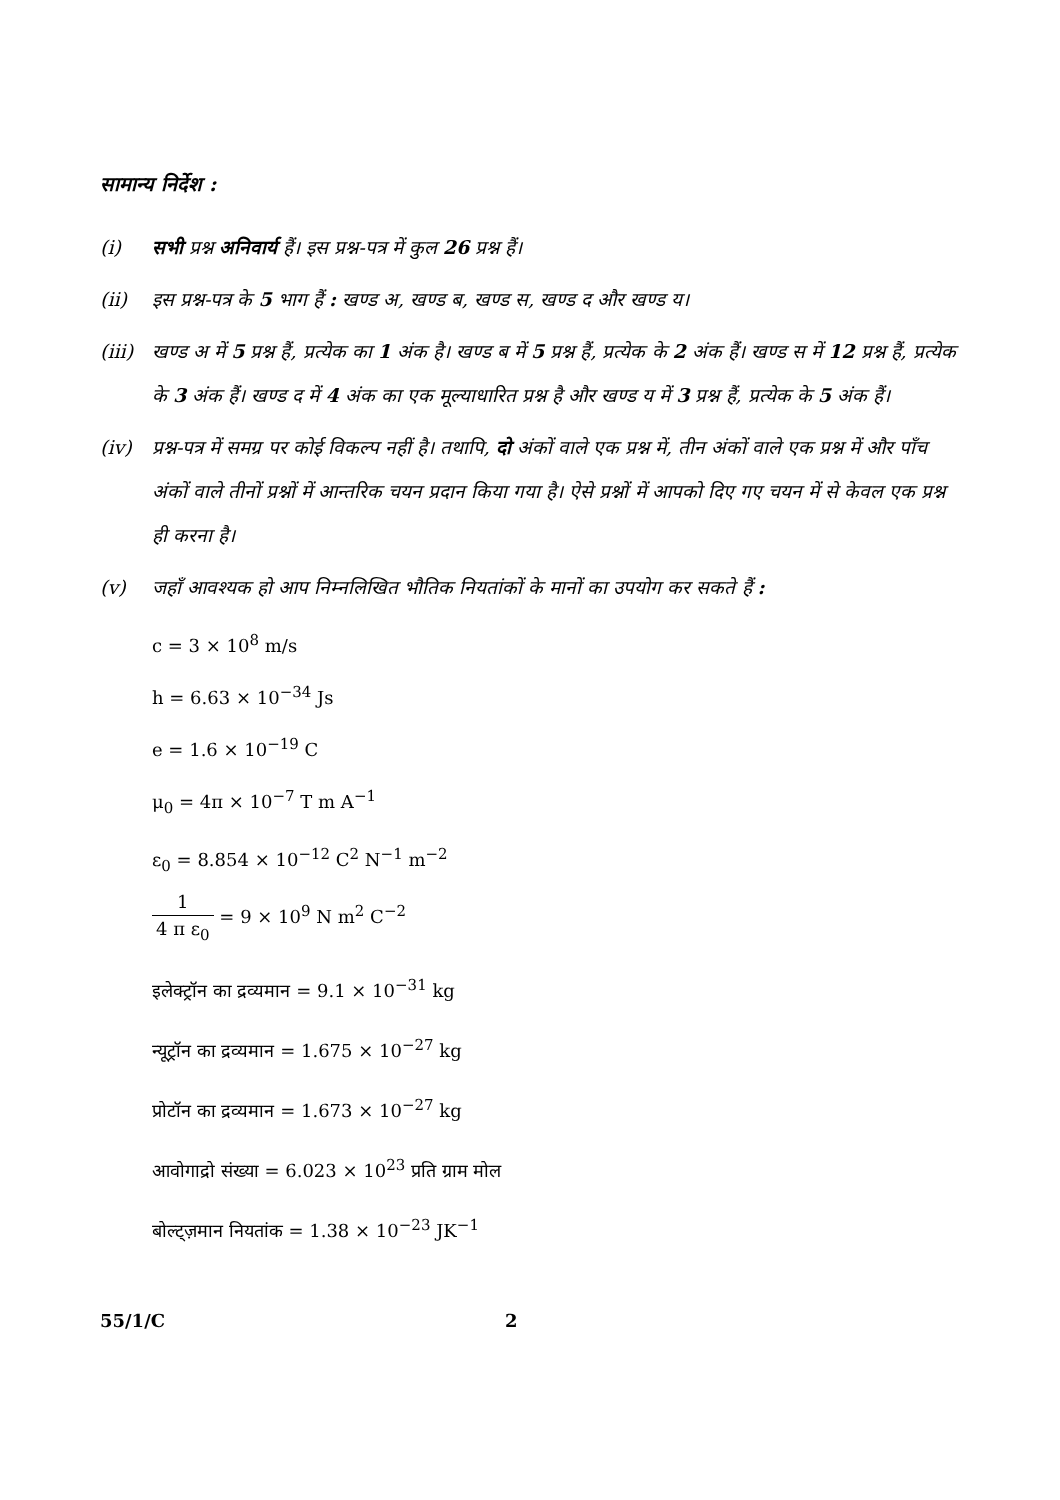सामान्य निर्देश :
(i) सभी प्रश्न अनिवार्य हैं। इस प्रश्न-पत्र में कुल 26 प्रश्न हैं।
(ii) इस प्रश्न-पत्र के 5 भाग हैं : खण्ड अ, खण्ड ब, खण्ड स, खण्ड द और खण्ड य।
(iii)
खण्ड अ में 5 प्रश्न हैं, प्रत्येक का 1 अंक है। खण्ड ब में 5 प्रश्न हैं, प्रत्येक के 2 अंक हैं। खण्ड स में 12 प्रश्न हैं, प्रत्येक के 3 अंक हैं। खण्ड द में 4 अंक का एक मूल्याधारित प्रश्न है और खण्ड य में 3 प्रश्न हैं, प्रत्येक के 5 अंक हैं।
(iv) प्रश्न-पत्र में समग्र पर कोई विकल्प नहीं है। तथापि, दो अंकों वाले एक प्रश्न में, तीन अंकों वाले एक प्रश्न में और पाँच अंकों वाले तीनों प्रश्नों में आन्तरिक चयन प्रदान किया गया है। ऐसे प्रश्नों में आपको दिए गए चयन में से केवल एक प्रश्न ही करना है।
(v) जहाँ आवश्यक हो आप निम्नलिखित भौतिक नियतांकों के मानों का उपयोग कर सकते हैं :
c = 3 × 10<sup>8</sup> m/s
h = 6.63 × 10<sup>−34</sup> Js
e = 1.6 × 10<sup>−19</sup> C
μ<sub>0</sub> = 4π × 10<sup>−7</sup> T m A<sup>−1</sup>
ε<sub>0</sub> = 8.854 × 10<sup>−12</sup> C<sup>2</sup> N<sup>−1</sup> m<sup>−2</sup>
1 4 π ε<sub>0</sub> = 9 × 10<sup>9</sup> N m<sup>2</sup> C<sup>−2</sup>
इलेक्ट्रॉन का द्रव्यमान = 9.1 × 10<sup>−31</sup> kg
न्यूट्रॉन का द्रव्यमान = 1.675 × 10<sup>−27</sup> kg
प्रोटॉन का द्रव्यमान = 1.673 × 10<sup>−27</sup> kg
आवोगाद्रो संख्या = 6.023 × 10<sup>23</sup> प्रति ग्राम मोल
बोल्ट्ज़मान नियतांक = 1.38 × 10<sup>−23</sup> JK<sup>−1</sup>
55/1/C 2